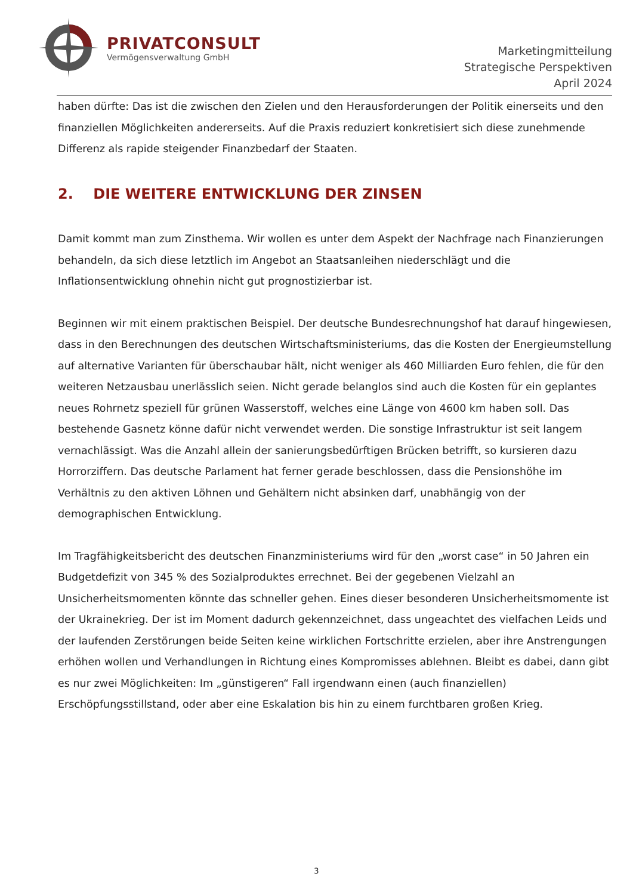PRIVATCONSULT
Vermögensverwaltung GmbH
Marketingmitteilung
Strategische Perspektiven
April 2024
haben dürfte: Das ist die zwischen den Zielen und den Herausforderungen der Politik einerseits und den finanziellen Möglichkeiten andererseits. Auf die Praxis reduziert konkretisiert sich diese zunehmende Differenz als rapide steigender Finanzbedarf der Staaten.
2. DIE WEITERE ENTWICKLUNG DER ZINSEN
Damit kommt man zum Zinsthema. Wir wollen es unter dem Aspekt der Nachfrage nach Finanzierungen behandeln, da sich diese letztlich im Angebot an Staatsanleihen niederschlägt und die Inflationsentwicklung ohnehin nicht gut prognostizierbar ist.
Beginnen wir mit einem praktischen Beispiel. Der deutsche Bundesrechnungshof hat darauf hingewiesen, dass in den Berechnungen des deutschen Wirtschaftsministeriums, das die Kosten der Energieumstellung auf alternative Varianten für überschaubar hält, nicht weniger als 460 Milliarden Euro fehlen, die für den weiteren Netzausbau unerlässlich seien. Nicht gerade belanglos sind auch die Kosten für ein geplantes neues Rohrnetz speziell für grünen Wasserstoff, welches eine Länge von 4600 km haben soll. Das bestehende Gasnetz könne dafür nicht verwendet werden. Die sonstige Infrastruktur ist seit langem vernachlässigt. Was die Anzahl allein der sanierungsbedürftigen Brücken betrifft, so kursieren dazu Horrorziffern. Das deutsche Parlament hat ferner gerade beschlossen, dass die Pensionshöhe im Verhältnis zu den aktiven Löhnen und Gehältern nicht absinken darf, unabhängig von der demographischen Entwicklung.
Im Tragfähigkeitsbericht des deutschen Finanzministeriums wird für den „worst case“ in 50 Jahren ein Budgetdefizit von 345 % des Sozialproduktes errechnet. Bei der gegebenen Vielzahl an Unsicherheitsmomenten könnte das schneller gehen. Eines dieser besonderen Unsicherheitsmomente ist der Ukrainekrieg. Der ist im Moment dadurch gekennzeichnet, dass ungeachtet des vielfachen Leids und der laufenden Zerstörungen beide Seiten keine wirklichen Fortschritte erzielen, aber ihre Anstrengungen erhöhen wollen und Verhandlungen in Richtung eines Kompromisses ablehnen. Bleibt es dabei, dann gibt es nur zwei Möglichkeiten: Im „günstigeren“ Fall irgendwann einen (auch finanziellen) Erschöpfungsstillstand, oder aber eine Eskalation bis hin zu einem furchtbaren großen Krieg.
3